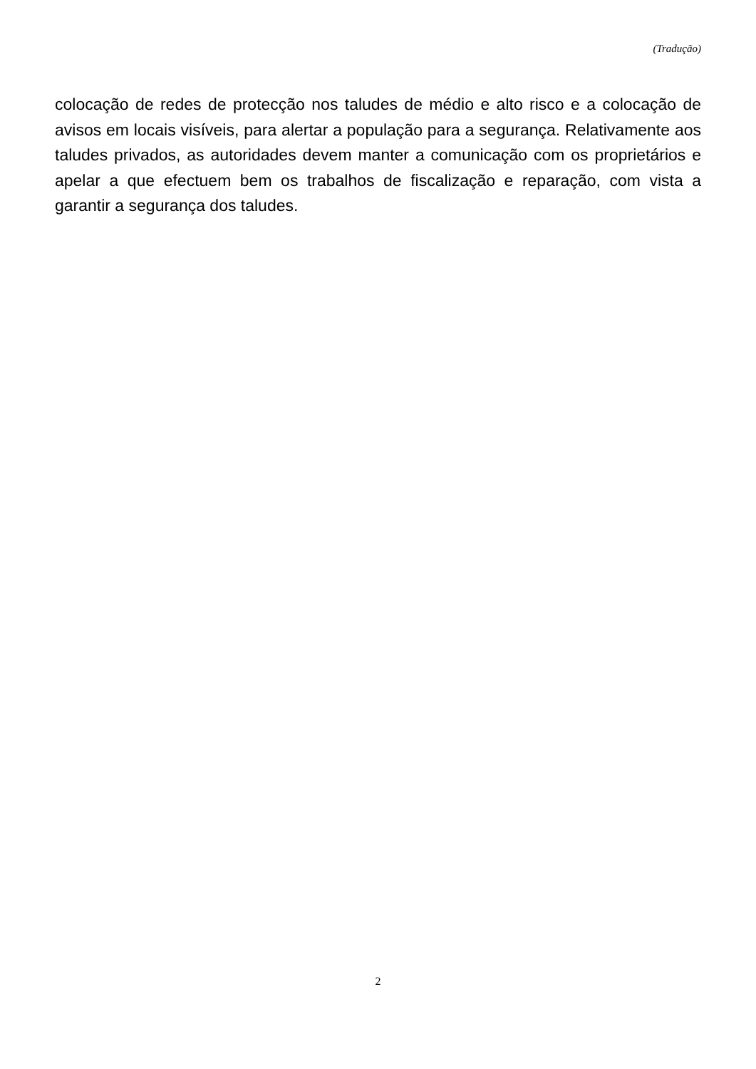(Tradução)
colocação de redes de protecção nos taludes de médio e alto risco e a colocação de avisos em locais visíveis, para alertar a população para a segurança. Relativamente aos taludes privados, as autoridades devem manter a comunicação com os proprietários e apelar a que efectuem bem os trabalhos de fiscalização e reparação, com vista a garantir a segurança dos taludes.
2